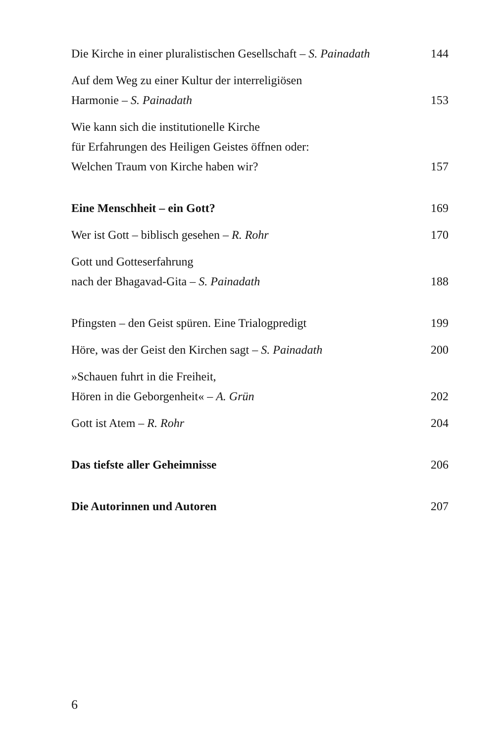Die Kirche in einer pluralistischen Gesellschaft – S. Painadath 144
Auf dem Weg zu einer Kultur der interreligiösen
Harmonie – S. Painadath 153
Wie kann sich die institutionelle Kirche
für Erfahrungen des Heiligen Geistes öffnen oder:
Welchen Traum von Kirche haben wir? 157
Eine Menschheit – ein Gott? 169
Wer ist Gott – biblisch gesehen – R. Rohr 170
Gott und Gotteserfahrung
nach der Bhagavad-Gita – S. Painadath 188
Pfingsten – den Geist spüren. Eine Trialogpredigt 199
Höre, was der Geist den Kirchen sagt – S. Painadath 200
»Schauen fuhrt in die Freiheit,
Hören in die Geborgenheit« – A. Grün 202
Gott ist Atem – R. Rohr 204
Das tiefste aller Geheimnisse 206
Die Autorinnen und Autoren 207
6